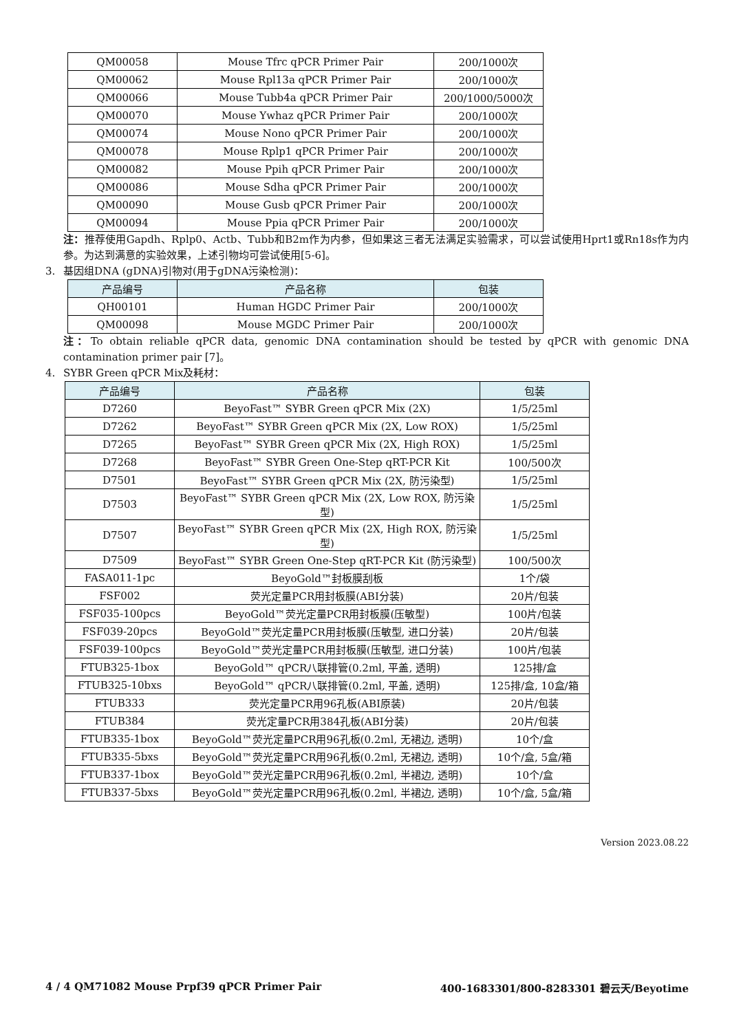| QM00058 | Mouse Tfrc qPCR Primer Pair | 200/1000次 |
| QM00062 | Mouse Rpl13a qPCR Primer Pair | 200/1000次 |
| QM00066 | Mouse Tubb4a qPCR Primer Pair | 200/1000/5000次 |
| QM00070 | Mouse Ywhaz qPCR Primer Pair | 200/1000次 |
| QM00074 | Mouse Nono qPCR Primer Pair | 200/1000次 |
| QM00078 | Mouse Rplp1 qPCR Primer Pair | 200/1000次 |
| QM00082 | Mouse Ppih qPCR Primer Pair | 200/1000次 |
| QM00086 | Mouse Sdha qPCR Primer Pair | 200/1000次 |
| QM00090 | Mouse Gusb qPCR Primer Pair | 200/1000次 |
| QM00094 | Mouse Ppia qPCR Primer Pair | 200/1000次 |
注：推荐使用Gapdh、Rplp0、Actb、Tubb和B2m作为内参，但如果这三者无法满足实验需求，可以尝试使用Hprt1或Rn18s作为内参。为达到满意的实验效果，上述引物均可尝试使用[5-6]。
3. 基因组DNA (gDNA)引物对(用于gDNA污染检测)：
| 产品编号 | 产品名称 | 包装 |
| --- | --- | --- |
| QH00101 | Human HGDC Primer Pair | 200/1000次 |
| QM00098 | Mouse MGDC Primer Pair | 200/1000次 |
注：To obtain reliable qPCR data, genomic DNA contamination should be tested by qPCR with genomic DNA contamination primer pair [7]。
4. SYBR Green qPCR Mix及耗材：
| 产品编号 | 产品名称 | 包装 |
| --- | --- | --- |
| D7260 | BeyoFast™ SYBR Green qPCR Mix (2X) | 1/5/25ml |
| D7262 | BeyoFast™ SYBR Green qPCR Mix (2X, Low ROX) | 1/5/25ml |
| D7265 | BeyoFast™ SYBR Green qPCR Mix (2X, High ROX) | 1/5/25ml |
| D7268 | BeyoFast™ SYBR Green One-Step qRT-PCR Kit | 100/500次 |
| D7501 | BeyoFast™ SYBR Green qPCR Mix (2X, 防污染型) | 1/5/25ml |
| D7503 | BeyoFast™ SYBR Green qPCR Mix (2X, Low ROX, 防污染型) | 1/5/25ml |
| D7507 | BeyoFast™ SYBR Green qPCR Mix (2X, High ROX, 防污染型) | 1/5/25ml |
| D7509 | BeyoFast™ SYBR Green One-Step qRT-PCR Kit (防污染型) | 100/500次 |
| FASA011-1pc | BeyoGold™封板膜刮板 | 1个/袋 |
| FSF002 | 荧光定量PCR用封板膜(ABI分装) | 20片/包装 |
| FSF035-100pcs | BeyoGold™荧光定量PCR用封板膜(压敏型) | 100片/包装 |
| FSF039-20pcs | BeyoGold™荧光定量PCR用封板膜(压敏型, 进口分装) | 20片/包装 |
| FSF039-100pcs | BeyoGold™荧光定量PCR用封板膜(压敏型, 进口分装) | 100片/包装 |
| FTUB325-1box | BeyoGold™ qPCR八联排管(0.2ml, 平盖, 透明) | 125排/盒 |
| FTUB325-10bxs | BeyoGold™ qPCR八联排管(0.2ml, 平盖, 透明) | 125排/盒, 10盒/箱 |
| FTUB333 | 荧光定量PCR用96孔板(ABI原装) | 20片/包装 |
| FTUB384 | 荧光定量PCR用384孔板(ABI分装) | 20片/包装 |
| FTUB335-1box | BeyoGold™荧光定量PCR用96孔板(0.2ml, 无裙边, 透明) | 10个/盒 |
| FTUB335-5bxs | BeyoGold™荧光定量PCR用96孔板(0.2ml, 无裙边, 透明) | 10个/盒, 5盒/箱 |
| FTUB337-1box | BeyoGold™荧光定量PCR用96孔板(0.2ml, 半裙边, 透明) | 10个/盒 |
| FTUB337-5bxs | BeyoGold™荧光定量PCR用96孔板(0.2ml, 半裙边, 透明) | 10个/盒, 5盒/箱 |
Version 2023.08.22
4 / 4 QM71082 Mouse Prpf39 qPCR Primer Pair 400-1683301/800-8283301 碧云天/Beyotime